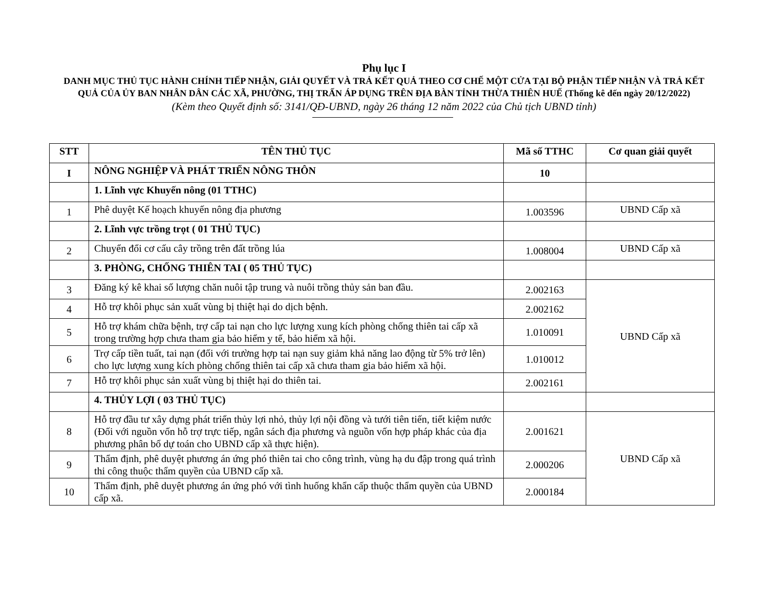Phụ lục I
DANH MỤC THỦ TỤC HÀNH CHÍNH TIẾP NHẬN, GIẢI QUYẾT VÀ TRẢ KẾT QUẢ THEO CƠ CHẾ MỘT CỬA TẠI BỘ PHẬN TIẾP NHẬN VÀ TRẢ KẾT QUẢ CỦA ỦY BAN NHÂN DÂN CÁC XÃ, PHƯỜNG, THỊ TRẤN ÁP DỤNG TRÊN ĐỊA BÀN TỈNH THỪA THIÊN HUẾ (Thống kê đến ngày 20/12/2022)
(Kèm theo Quyết định số: 3141/QĐ-UBND, ngày 26 tháng 12 năm 2022 của Chủ tịch UBND tỉnh)
| STT | TÊN THỦ TỤC | Mã số TTHC | Cơ quan giải quyết |
| --- | --- | --- | --- |
| I | NÔNG NGHIỆP VÀ PHÁT TRIỂN NÔNG THÔN | 10 | |
| | 1. Lĩnh vực Khuyến nông (01 TTHC) | | |
| 1 | Phê duyệt Kế hoạch khuyến nông địa phương | 1.003596 | UBND Cấp xã |
| | 2. Lĩnh vực trồng trọt ( 01 THỦ TỤC) | | |
| 2 | Chuyển đổi cơ cấu cây trồng trên đất trồng lúa | 1.008004 | UBND Cấp xã |
| | 3. PHÒNG, CHỐNG THIÊN TAI ( 05 THỦ TỤC) | | |
| 3 | Đăng ký kê khai số lượng chăn nuôi tập trung và nuôi trồng thủy sản ban đầu. | 2.002163 | UBND Cấp xã |
| 4 | Hỗ trợ khôi phục sản xuất vùng bị thiệt hại do dịch bệnh. | 2.002162 | |
| 5 | Hỗ trợ khám chữa bệnh, trợ cấp tai nạn cho lực lượng xung kích phòng chống thiên tai cấp xã trong trường hợp chưa tham gia bảo hiểm y tế, bảo hiểm xã hội. | 1.010091 | |
| 6 | Trợ cấp tiền tuất, tai nạn (đối với trường hợp tai nạn suy giảm khả năng lao động từ 5% trở lên) cho lực lượng xung kích phòng chống thiên tai cấp xã chưa tham gia bảo hiểm xã hội. | 1.010012 | |
| 7 | Hỗ trợ khôi phục sản xuất vùng bị thiệt hại do thiên tai. | 2.002161 | |
| | 4. THỦY LỢI ( 03 THỦ TỤC) | | |
| 8 | Hỗ trợ đầu tư xây dựng phát triển thủy lợi nhỏ, thủy lợi nội đồng và tưới tiên tiến, tiết kiệm nước (Đối với nguồn vốn hỗ trợ trực tiếp, ngân sách địa phương và nguồn vốn hợp pháp khác của địa phương phân bổ dự toán cho UBND cấp xã thực hiện). | 2.001621 | UBND Cấp xã |
| 9 | Thẩm định, phê duyệt phương án ứng phó thiên tai cho công trình, vùng hạ du đập trong quá trình thi công thuộc thẩm quyền của UBND cấp xã. | 2.000206 | |
| 10 | Thẩm định, phê duyệt phương án ứng phó với tình huống khẩn cấp thuộc thẩm quyền của UBND cấp xã. | 2.000184 | |